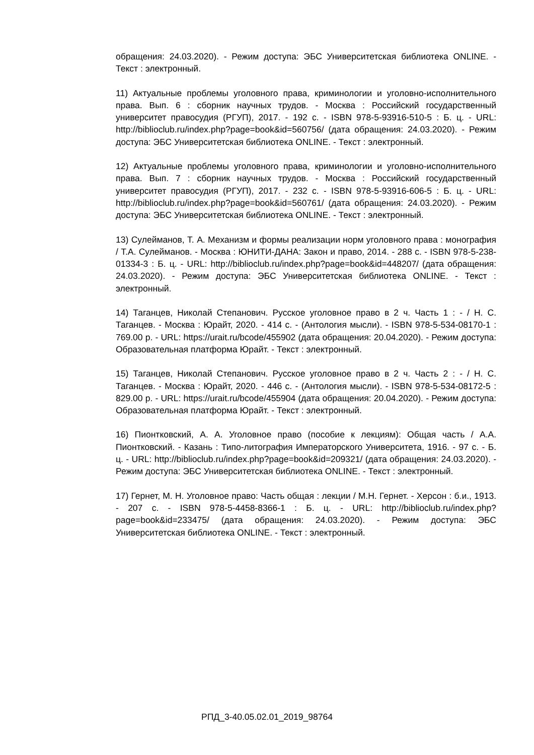обращения: 24.03.2020). - Режим доступа: ЭБС Университетская библиотека ONLINE. - Текст : электронный.
11) Актуальные проблемы уголовного права, криминологии и уголовно-исполнительного права. Вып. 6 : сборник научных трудов. - Москва : Российский государственный университет правосудия (РГУП), 2017. - 192 с. - ISBN 978-5-93916-510-5 : Б. ц. - URL: http://biblioclub.ru/index.php?page=book&id=560756/ (дата обращения: 24.03.2020). - Режим доступа: ЭБС Университетская библиотека ONLINE. - Текст : электронный.
12) Актуальные проблемы уголовного права, криминологии и уголовно-исполнительного права. Вып. 7 : сборник научных трудов. - Москва : Российский государственный университет правосудия (РГУП), 2017. - 232 с. - ISBN 978-5-93916-606-5 : Б. ц. - URL: http://biblioclub.ru/index.php?page=book&id=560761/ (дата обращения: 24.03.2020). - Режим доступа: ЭБС Университетская библиотека ONLINE. - Текст : электронный.
13) Сулейманов, Т. А. Механизм и формы реализации норм уголовного права : монография / Т.А. Сулейманов. - Москва : ЮНИТИ-ДАНА: Закон и право, 2014. - 288 с. - ISBN 978-5-238-01334-3 : Б. ц. - URL: http://biblioclub.ru/index.php?page=book&id=448207/ (дата обращения: 24.03.2020). - Режим доступа: ЭБС Университетская библиотека ONLINE. - Текст : электронный.
14) Таганцев, Николай Степанович. Русское уголовное право в 2 ч. Часть 1 : - / Н. С. Таганцев. - Москва : Юрайт, 2020. - 414 с. - (Антология мысли). - ISBN 978-5-534-08170-1 : 769.00 р. - URL: https://urait.ru/bcode/455902 (дата обращения: 20.04.2020). - Режим доступа: Образовательная платформа Юрайт. - Текст : электронный.
15) Таганцев, Николай Степанович. Русское уголовное право в 2 ч. Часть 2 : - / Н. С. Таганцев. - Москва : Юрайт, 2020. - 446 с. - (Антология мысли). - ISBN 978-5-534-08172-5 : 829.00 р. - URL: https://urait.ru/bcode/455904 (дата обращения: 20.04.2020). - Режим доступа: Образовательная платформа Юрайт. - Текст : электронный.
16) Пионтковский, А. А. Уголовное право (пособие к лекциям): Общая часть / А.А. Пионтковский. - Казань : Типо-литография Императорского Университета, 1916. - 97 с. - Б. ц. - URL: http://biblioclub.ru/index.php?page=book&id=209321/ (дата обращения: 24.03.2020). - Режим доступа: ЭБС Университетская библиотека ONLINE. - Текст : электронный.
17) Гернет, М. Н. Уголовное право: Часть общая : лекции / М.Н. Гернет. - Херсон : б.и., 1913. - 207 с. - ISBN 978-5-4458-8366-1 : Б. ц. - URL: http://biblioclub.ru/index.php?page=book&id=233475/ (дата обращения: 24.03.2020). - Режим доступа: ЭБС Университетская библиотека ONLINE. - Текст : электронный.
РПД_3-40.05.02.01_2019_98764